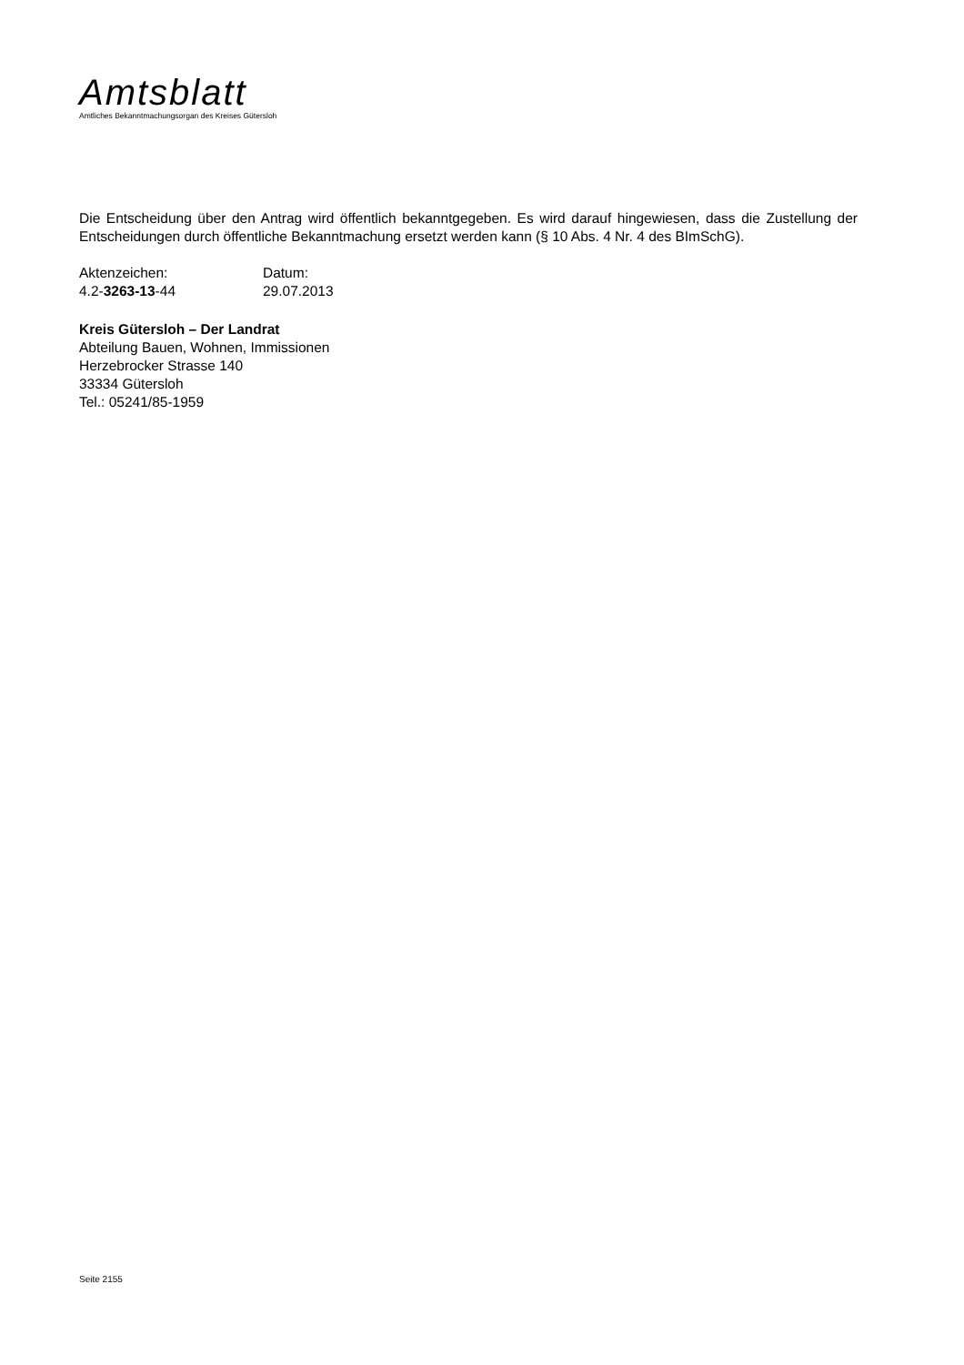Amtsblatt
Amtliches Bekanntmachungsorgan des Kreises Gütersloh
Die Entscheidung über den Antrag wird öffentlich bekanntgegeben. Es wird darauf hingewiesen, dass die Zustellung der Entscheidungen durch öffentliche Bekanntmachung ersetzt werden kann (§ 10 Abs. 4 Nr. 4 des BImSchG).
| Aktenzeichen: | Datum: |
| 4.2- 3263-13 -44 | 29.07.2013 |
Kreis Gütersloh – Der Landrat
Abteilung Bauen, Wohnen, Immissionen
Herzebrocker Strasse 140
33334 Gütersloh
Tel.: 05241/85-1959
Seite 2155